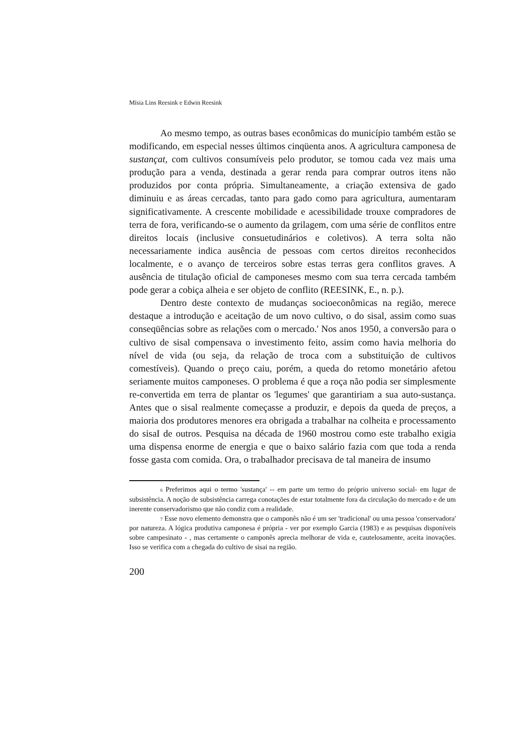Mísia Lins Reesink e Edwin Reesink
Ao mesmo tempo, as outras bases econômicas do município também estão se modificando, em especial nesses últimos cinqüenta anos. A agricultura camponesa de sustançat, com cultivos consumíveis pelo produtor, se tomou cada vez mais uma produção para a venda, destinada a gerar renda para comprar outros itens não produzidos por conta própria. Simultaneamente, a criação extensiva de gado diminuiu e as áreas cercadas, tanto para gado como para agricultura, aumentaram significativamente. A crescente mobilidade e acessibilidade trouxe compradores de terra de fora, verificando-se o aumento da grilagem, com uma série de conflitos entre direitos locais (inclusive consuetudinários e coletivos). A terra solta não necessariamente indica ausência de pessoas com certos direitos reconhecidos localmente, e o avanço de terceiros sobre estas terras gera conflitos graves. A ausência de titulação oficial de camponeses mesmo com sua terra cercada também pode gerar a cobiça alheia e ser objeto de conflito (REESINK, E., n. p.).
Dentro deste contexto de mudanças socioeconômicas na região, merece destaque a introdução e aceitação de um novo cultivo, o do sisal, assim como suas conseqüências sobre as relações com o mercado.' Nos anos 1950, a conversão para o cultivo de sisal compensava o investimento feito, assim como havia melhoria do nível de vida (ou seja, da relação de troca com a substituição de cultivos comestíveis). Quando o preço caiu, porém, a queda do retomo monetário afetou seriamente muitos camponeses. O problema é que a roça não podia ser simplesmente re-convertida em terra de plantar os 'legumes' que garantiriam a sua auto-sustança. Antes que o sisal realmente começasse a produzir, e depois da queda de preços, a maioria dos produtores menores era obrigada a trabalhar na colheita e processamento do sisaI de outros. Pesquisa na década de 1960 mostrou como este trabalho exigia uma dispensa enorme de energia e que o baixo salário fazia com que toda a renda fosse gasta com comida. Ora, o trabalhador precisava de tal maneira de insumo
<sup>6</sup> Preferimos aqui o termo 'sustança' -- em parte um termo do próprio universo social- em lugar de subsistência. A noção de subsistência carrega conotações de estar totalmente fora da circulação do mercado e de um inerente conservadorismo que não condiz com a realidade.
<sup>7</sup> Esse novo elemento demonstra que o camponês não é um ser 'tradicional' ou uma pessoa 'conservadora' por natureza. A lógica produtiva camponesa é própria - ver por exemplo Garcia (1983) e as pesquisas disponíveis sobre campesinato - , mas certamente o camponês aprecia melhorar de vida e, cautelosamente, aceita inovações. Isso se verifica com a chegada do cultivo de sisai na região.
200